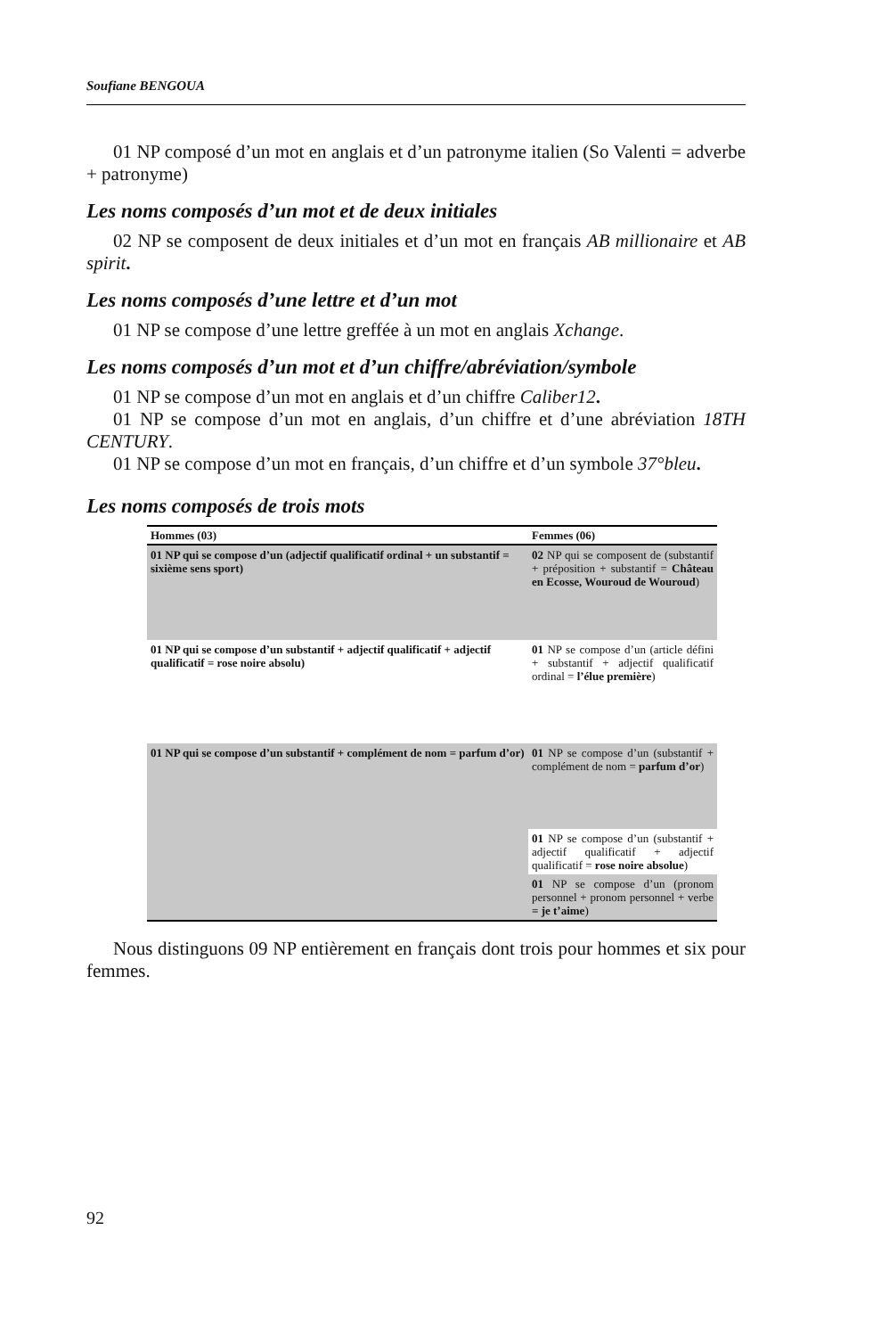Soufiane BENGOUA
01 NP composé d’un mot en anglais et d’un patronyme italien (So Valenti = adverbe + patronyme)
Les noms composés d’un mot et de deux initiales
02 NP se composent de deux initiales et d’un mot en français AB millionaire et AB spirit.
Les noms composés d’une lettre et d’un mot
01 NP se compose d’une lettre greffée à un mot en anglais Xchange.
Les noms composés d’un mot et d’un chiffre/abréviation/symbole
01 NP se compose d’un mot en anglais et d’un chiffre Caliber12.
01 NP se compose d’un mot en anglais, d’un chiffre et d’une abréviation 18TH CENTURY.
01 NP se compose d’un mot en français, d’un chiffre et d’un symbole 37°bleu.
Les noms composés de trois mots
| Hommes (03) | Femmes (06) |
| --- | --- |
| 01 NP qui se compose d’un (adjectif qualificatif ordinal + un substantif = sixième sens sport) | 02 NP qui se composent de (substantif + préposition + substantif = Château en Ecosse, Wouroud de Wouroud ) |
| 01 NP qui se compose d’un substantif + adjectif qualificatif + adjectif qualificatif = rose noire absolu) | 01 NP se compose d’un (article défini + substantif + adjectif qualificatif ordinal = l’élue première ) |
| 01 NP qui se compose d’un substantif + complément de nom = parfum d’or) | 01 NP se compose d’un (substantif + complément de nom = parfum d’or ) |
| | 01 NP se compose d’un (substantif + adjectif qualificatif + adjectif qualificatif = rose noire absolue ) |
| | 01 NP se compose d’un (pronom personnel + pronom personnel + verbe = je t’aime ) |
Nous distinguons 09 NP entièrement en français dont trois pour hommes et six pour femmes.
92